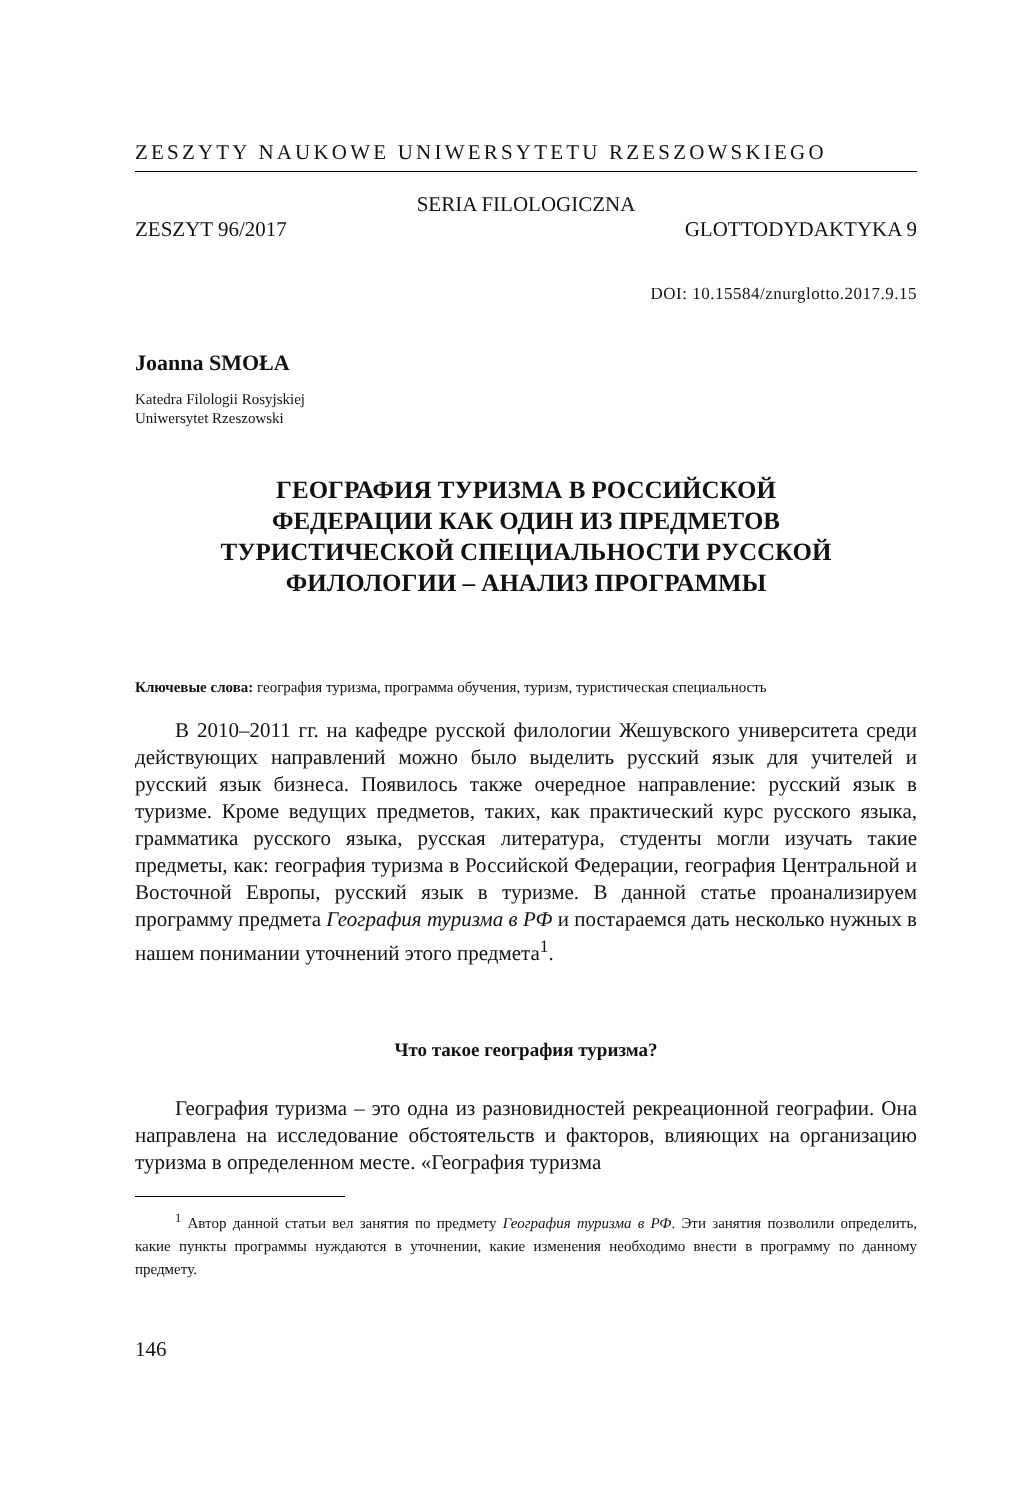ZESZYTY NAUKOWE UNIWERSYTETU RZESZOWSKIEGO
SERIA FILOLOGICZNA
ZESZYT 96/2017 GLOTTODYDAKTYKA 9
DOI: 10.15584/znurglotto.2017.9.15
Joanna SMOŁA
Katedra Filologii Rosyjskiej
Uniwersytet Rzeszowski
ГЕОГРАФИЯ ТУРИЗМА В РОССИЙСКОЙ
ФЕДЕРАЦИИ КАК ОДИН ИЗ ПРЕДМЕТОВ
ТУРИСТИЧЕСКОЙ СПЕЦИАЛЬНОСТИ РУССКОЙ
ФИЛОЛОГИИ – АНАЛИЗ ПРОГРАММЫ
Ключевые слова: география туризма, программа обучения, туризм, туристическая специальность
В 2010–2011 гг. на кафедре русской филологии Жешувского университета среди действующих направлений можно было выделить русский язык для учителей и русский язык бизнеса. Появилось также очередное направление: русский язык в туризме. Кроме ведущих предметов, таких, как практический курс русского языка, грамматика русского языка, русская литература, студенты могли изучать такие предметы, как: география туризма в Российской Федерации, география Центральной и Восточной Европы, русский язык в туризме. В данной статье проанализируем программу предмета География туризма в РФ и постараемся дать несколько нужных в нашем понимании уточнений этого предмета<sup>1</sup>.
Что такое география туризма?
География туризма – это одна из разновидностей рекреационной географии. Она направлена на исследование обстоятельств и факторов, влияющих на организацию туризма в определенном месте. «География туризма
<sup>1</sup> Автор данной статьи вел занятия по предмету География туризма в РФ. Эти занятия позволили определить, какие пункты программы нуждаются в уточнении, какие изменения необходимо внести в программу по данному предмету.
146